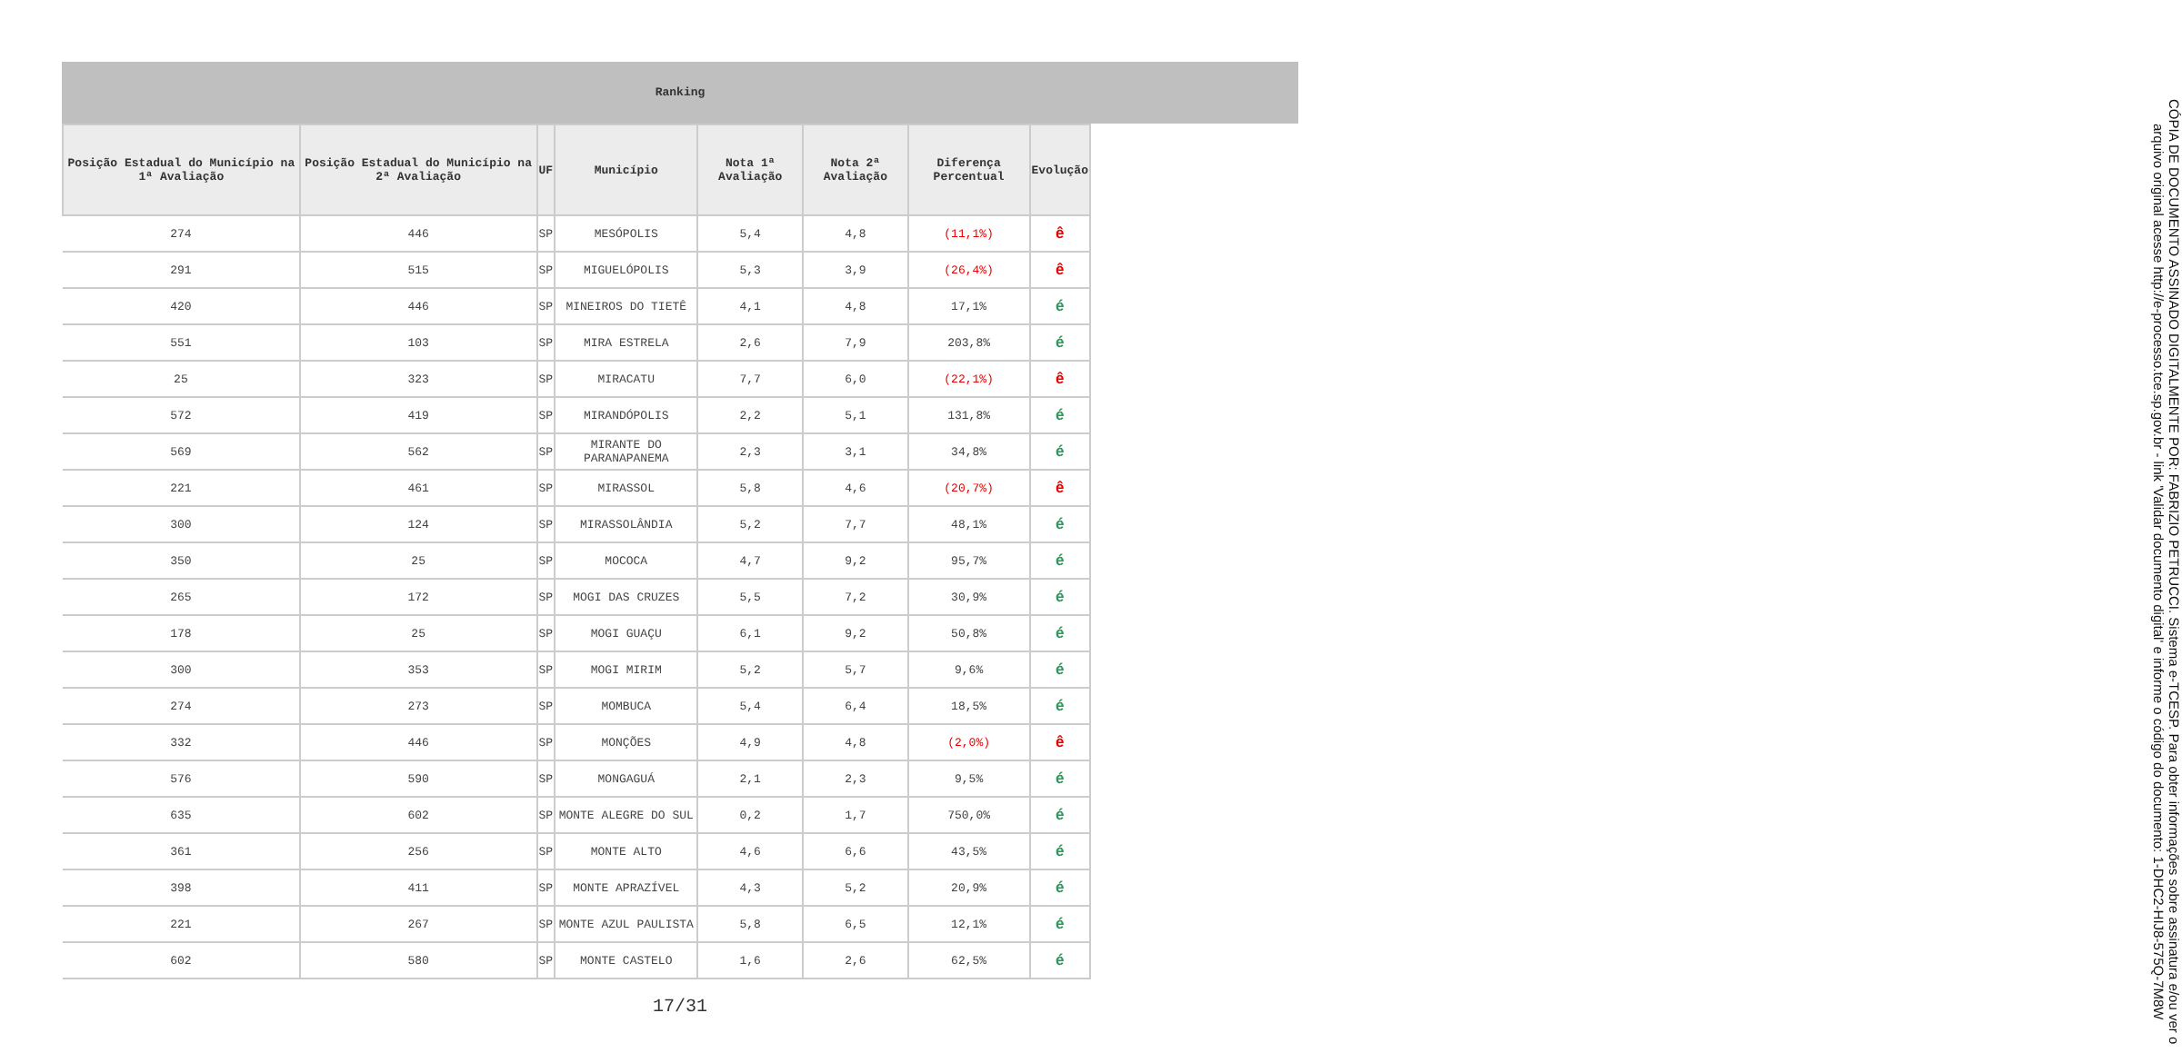Ranking
| Posição Estadual do Município na 1ª Avaliação | Posição Estadual do Município na 2ª Avaliação | UF | Município | Nota 1ª Avaliação | Nota 2ª Avaliação | Diferença Percentual | Evolução |
| --- | --- | --- | --- | --- | --- | --- | --- |
| 274 | 446 | SP | MESÓPOLIS | 5,4 | 4,8 | (11,1%) | ê |
| 291 | 515 | SP | MIGUELÓPOLIS | 5,3 | 3,9 | (26,4%) | ê |
| 420 | 446 | SP | MINEIROS DO TIETÊ | 4,1 | 4,8 | 17,1% | é |
| 551 | 103 | SP | MIRA ESTRELA | 2,6 | 7,9 | 203,8% | é |
| 25 | 323 | SP | MIRACATU | 7,7 | 6,0 | (22,1%) | ê |
| 572 | 419 | SP | MIRANDÓPOLIS | 2,2 | 5,1 | 131,8% | é |
| 569 | 562 | SP | MIRANTE DO PARANAPANEMA | 2,3 | 3,1 | 34,8% | é |
| 221 | 461 | SP | MIRASSOL | 5,8 | 4,6 | (20,7%) | ê |
| 300 | 124 | SP | MIRASSOLÂNDIA | 5,2 | 7,7 | 48,1% | é |
| 350 | 25 | SP | MOCOCA | 4,7 | 9,2 | 95,7% | é |
| 265 | 172 | SP | MOGI DAS CRUZES | 5,5 | 7,2 | 30,9% | é |
| 178 | 25 | SP | MOGI GUAÇU | 6,1 | 9,2 | 50,8% | é |
| 300 | 353 | SP | MOGI MIRIM | 5,2 | 5,7 | 9,6% | é |
| 274 | 273 | SP | MOMBUCA | 5,4 | 6,4 | 18,5% | é |
| 332 | 446 | SP | MONÇÕES | 4,9 | 4,8 | (2,0%) | ê |
| 576 | 590 | SP | MONGAGUÁ | 2,1 | 2,3 | 9,5% | é |
| 635 | 602 | SP | MONTE ALEGRE DO SUL | 0,2 | 1,7 | 750,0% | é |
| 361 | 256 | SP | MONTE ALTO | 4,6 | 6,6 | 43,5% | é |
| 398 | 411 | SP | MONTE APRAZÍVEL | 4,3 | 5,2 | 20,9% | é |
| 221 | 267 | SP | MONTE AZUL PAULISTA | 5,8 | 6,5 | 12,1% | é |
| 602 | 580 | SP | MONTE CASTELO | 1,6 | 2,6 | 62,5% | é |
17/31
CÓPIA DE DOCUMENTO ASSINADO DIGITALMENTE POR: FABRIZIO PETRUCCI. Sistema e-TCESP. Para obter informações sobre assinatura e/ou ver o arquivo original acesse http://e-processo.tce.sp.gov.br - link 'Validar documento digital' e informe o código do documento: 1-DHC2-HIJ8-575Q-7M8W